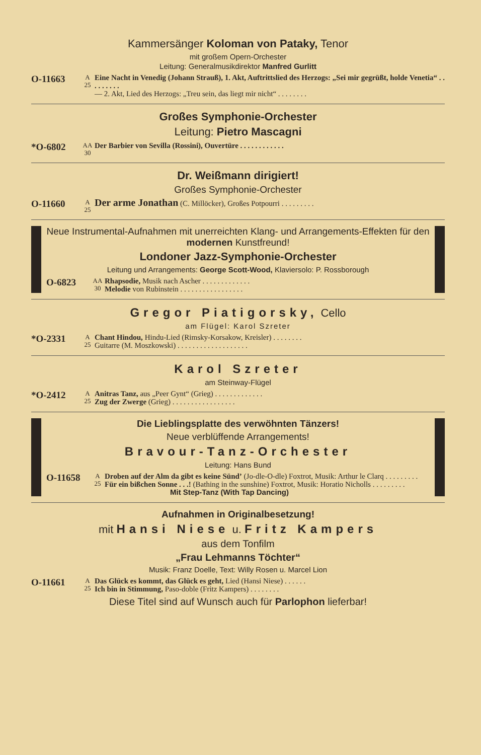Kammersänger Koloman von Pataky, Tenor
mit großem Opern-Orchester
Leitung: Generalmusikdirektor Manfred Gurlitt
O-11663
A
25
Eine Nacht in Venedig (Johann Strauß), 1. Akt, Auftrittslied des Herzogs: „Sei mir gegrüßt, holde Venetia“ . . . . . . . . .
— 2. Akt, Lied des Herzogs: „Treu sein, das liegt mir nicht“ . . . . . . . .
Großes Symphonie-Orchester
Leitung: Pietro Mascagni
*O-6802
AA
30
Der Barbier von Sevilla (Rossini), Ouvertüre . . . . . . . . . . . .
Dr. Weißmann dirigiert!
Großes Symphonie-Orchester
O-11660
A
25
Der arme Jonathan (C. Millöcker), Großes Potpourri . . . . . . . . .
Neue Instrumental-Aufnahmen mit unerreichten Klang- und Arrangements-Effekten für den modernen Kunstfreund!
Londoner Jazz-Symphonie-Orchester
Leitung und Arrangements: George Scott-Wood, Klaviersolo: P. Rossborough
O-6823
AA
30
Rhapsodie, Musik nach Ascher . . . . . . . . . . . . .
Melodie von Rubinstein . . . . . . . . . . . . . . . . .
Gregor Piatigorsky, Cello
am Flügel: Karol Szreter
*O-2331
A
25
Chant Hindou, Hindu-Lied (Rimsky-Korsakow, Kreisler) . . . . . . . .
Guitarre (M. Moszkowski) . . . . . . . . . . . . . . . . . . .
Karol Szreter
am Steinway-Flügel
*O-2412
A
25
Anitras Tanz, aus „Peer Gynt“ (Grieg) . . . . . . . . . . . . .
Zug der Zwerge (Grieg) . . . . . . . . . . . . . . . . .
Die Lieblingsplatte des verwöhnten Tänzers!
Neue verblüffende Arrangements!
Bravour-Tanz-Orchester
Leitung: Hans Bund
O-11658
A
25
Droben auf der Alm da gibt es keine Sünd’ (Jo-dle-O-dle) Foxtrot, Musik: Arthur le Clarq . . . . . . . . .
Für ein bißchen Sonne . . .! (Bathing in the sunshine) Foxtrot, Musik: Horatio Nicholls . . . . . . . . .
Mit Step-Tanz (With Tap Dancing)
Aufnahmen in Originalbesetzung!
mit Hansi Niese u. Fritz Kampers
aus dem Tonfilm
„Frau Lehmanns Töchter“
Musik: Franz Doelle, Text: Willy Rosen u. Marcel Lion
O-11661
A
25
Das Glück es kommt, das Glück es geht, Lied (Hansi Niese) . . . . . .
Ich bin in Stimmung, Paso-doble (Fritz Kampers) . . . . . . . .
Diese Titel sind auf Wunsch auch für Parlophon lieferbar!